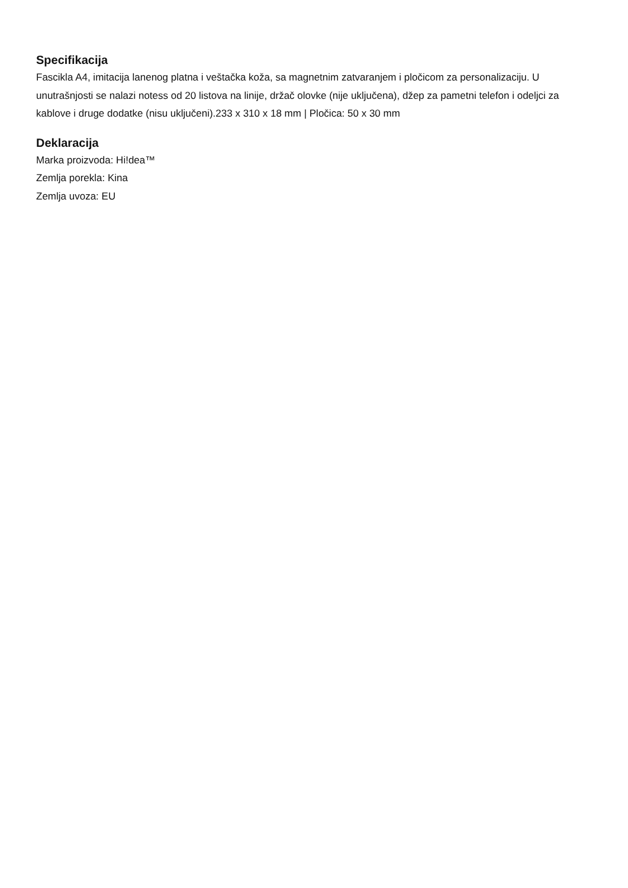Specifikacija
Fascikla A4, imitacija lanenog platna i veštačka koža, sa magnetnim zatvaranjem i pločicom za personalizaciju. U unutrašnjosti se nalazi notess od 20 listova na linije, držač olovke (nije uključena), džep za pametni telefon i odeljci za kablove i druge dodatke (nisu uključeni).233 x 310 x 18 mm | Pločica: 50 x 30 mm
Deklaracija
Marka proizvoda: Hi!dea™
Zemlja porekla: Kina
Zemlja uvoza: EU